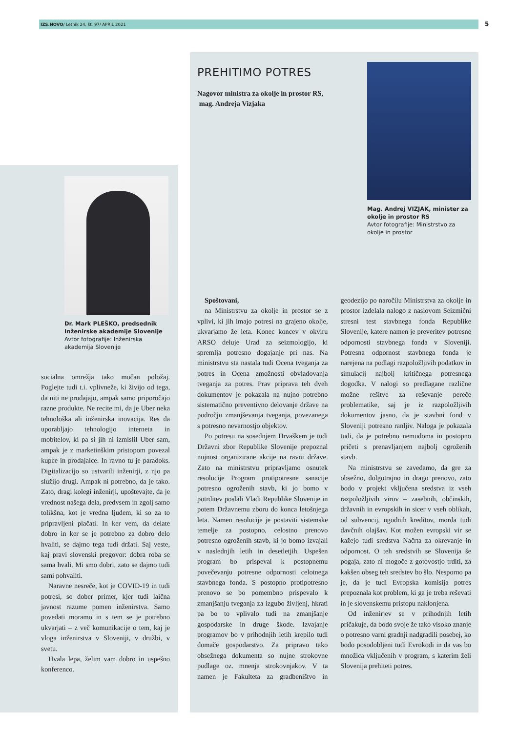IZS.NOVO/ Letnik 24, št. 97/ APRIL 2021 5
Dr. Mark PLEŠKO, predsednik Inženirske akademije Slovenije
Avtor fotografije: Inženirska akademija Slovenije
socialna omrežja tako močan položaj. Poglejte tudi t.i. vplivneže, ki živijo od tega, da niti ne prodajajo, ampak samo priporočajo razne produkte. Ne recite mi, da je Uber neka tehnološka ali inženirska inovacija. Res da uporabljajo tehnologijo interneta in mobitelov, ki pa si jih ni izmislil Uber sam, ampak je z marketinškim pristopom povezal kupce in prodajalce. In ravno tu je paradoks. Digitalizacijo so ustvarili inženirji, z njo pa služijo drugi. Ampak ni potrebno, da je tako. Zato, dragi kolegi inženirji, upoštevajte, da je vrednost našega dela, predvsem in zgolj samo tolikšna, kot je vredna ljudem, ki so za to pripravljeni plačati. In ker vem, da delate dobro in ker se je potrebno za dobro delo hvaliti, se dajmo tega tudi držati. Saj veste, kaj pravi slovenski pregovor: dobra roba se sama hvali. Mi smo dobri, zato se dajmo tudi sami pohvaliti.
Naravne nesreče, kot je COVID-19 in tudi potresi, so dober primer, kjer tudi laična javnost razume pomen inženirstva. Samo povedati moramo in s tem se je potrebno ukvarjati – z več komunikacije o tem, kaj je vloga inženirstva v Sloveniji, v družbi, v svetu.
Hvala lepa, želim vam dobro in uspešno konferenco.
PREHITIMO POTRES
Nagovor ministra za okolje in prostor RS,
mag. Andreja Vizjaka
Mag. Andrej VIZJAK, minister za okolje in prostor RS
Avtor fotografije: Ministrstvo za okolje in prostor
Spoštovani,
na Ministrstvu za okolje in prostor se z vplivi, ki jih imajo potresi na grajeno okolje, ukvarjamo že leta. Konec koncev v okviru ARSO deluje Urad za seizmologijo, ki spremlja potresno dogajanje pri nas. Na ministrstvu sta nastala tudi Ocena tveganja za potres in Ocena zmožnosti obvladovanja tveganja za potres. Prav priprava teh dveh dokumentov je pokazala na nujno potrebno sistematično preventivno delovanje države na področju zmanjševanja tveganja, povezanega s potresno nevarnostjo objektov.
Po potresu na sosednjem Hrvaškem je tudi Državni zbor Republike Slovenije prepoznal nujnost organizirane akcije na ravni države. Zato na ministrstvu pripravljamo osnutek resolucije Program protipotresne sanacije potresno ogroženih stavb, ki jo bomo v potrditev poslali Vladi Republike Slovenije in potem Državnemu zboru do konca letošnjega leta. Namen resolucije je postaviti sistemske temelje za postopno, celostno prenovo potresno ogroženih stavb, ki jo bomo izvajali v naslednjih letih in desetletjih. Uspešen program bo prispeval k postopnemu povečevanju potresne odpornosti celotnega stavbnega fonda. S postopno protipotresno prenovo se bo pomembno prispevalo k zmanjšanju tveganja za izgubo življenj, hkrati pa bo to vplivalo tudi na zmanjšanje gospodarske in druge škode. Izvajanje programov bo v prihodnjih letih krepilo tudi domače gospodarstvo. Za pripravo tako obsežnega dokumenta so nujne strokovne podlage oz. mnenja strokovnjakov. V ta namen je Fakulteta za gradbeništvo in geodezijo po naročilu Ministrstva za okolje in prostor izdelala nalogo z naslovom Seizmični stresni test stavbnega fonda Republike Slovenije, katere namen je preveritev potresne odpornosti stavbnega fonda v Sloveniji. Potresna odpornost stavbnega fonda je narejena na podlagi razpoložljivih podatkov in simulacij najbolj kritičnega potresnega dogodka. V nalogi so predlagane različne možne rešitve za reševanje pereče problematike, saj je iz razpoložljivih dokumentov jasno, da je stavbni fond v Sloveniji potresno ranljiv. Naloga je pokazala tudi, da je potrebno nemudoma in postopno pričeti s prenavljanjem najbolj ogroženih stavb.
Na ministrstvu se zavedamo, da gre za obsežno, dolgotrajno in drago prenovo, zato bodo v projekt vključena sredstva iz vseh razpoložljivih virov – zasebnih, občinskih, državnih in evropskih in sicer v vseh oblikah, od subvencij, ugodnih kreditov, morda tudi davčnih olajšav. Kot možen evropski vir se kažejo tudi sredstva Načrta za okrevanje in odpornost. O teh sredstvih se Slovenija še pogaja, zato ni mogoče z gotovostjo trditi, za kakšen obseg teh sredstev bo šlo. Nesporno pa je, da je tudi Evropska komisija potres prepoznala kot problem, ki ga je treba reševati in je slovenskemu pristopu naklonjena.
Od inženirjev se v prihodnjih letih pričakuje, da bodo svoje že tako visoko znanje o potresno varni gradnji nadgradili posebej, ko bodo posodobljeni tudi Evrokodi in da vas bo množica vključenih v program, s katerim želi Slovenija prehiteti potres.